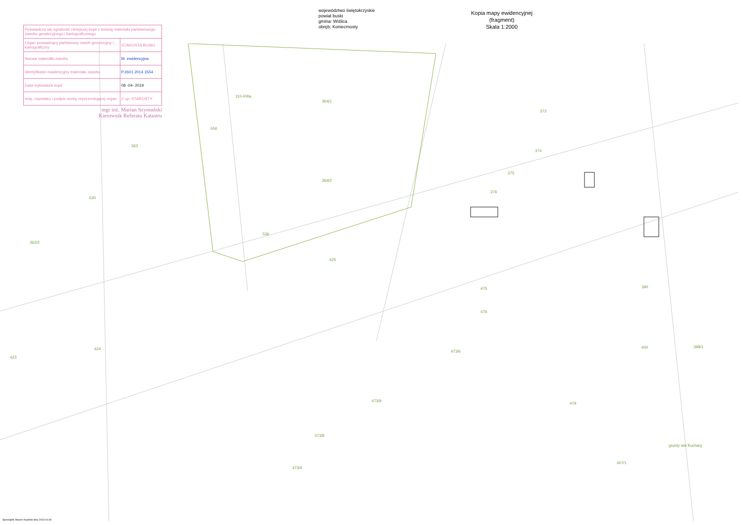województwo świętokrzyskie
powiat buski
gmina: Wiślica
obręb: Koniecmosty
Kopia mapy ewidencyjnej (fragment)
Skala 1:2000
| Poświadcza się zgodność niniejszej kopii z treścią materiału państwowego zasobu geodezyjnego i kartograficznego | |
| Organ prowadzący państwowy zasób geodezyjny i kartograficzny | STAROSTA BUSKI |
| Nazwa materiału zasobu | M. ewidencyjna |
| Identyfikator ewidencyjny materiału zasobu | P.2601.2014.1554 |
| Data wykonania kopii | 08 -04- 2019 |
| Imię, nazwisko i podpis osoby reprezentującej organ | Z up. STAROSTY |
mgr inż. Marian Szymański
Kierownik Referatu Katastru
364/1
364/2
425
363
362/2
530
556
536
110-RIIIa
424
423
473/9
473/8
473/4
473/6
475
476
372
374
375
376
390
400
479
407/1
398/1
grunty wsi Kuchary
Sporządził: Marcin Kopiński dnia 2019.04.08